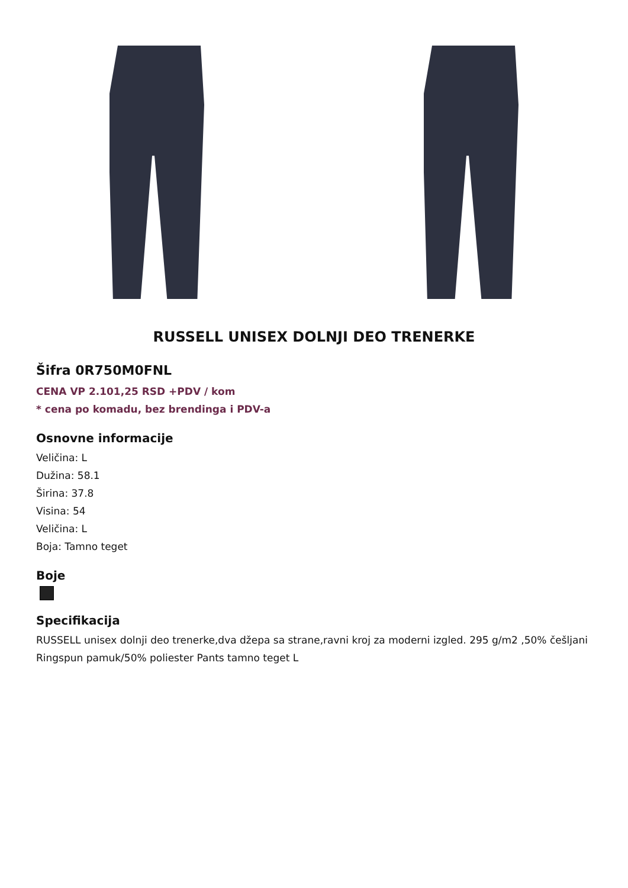RUSSELL UNISEX DOLNJI DEO TRENERKE
Šifra 0R750M0FNL
CENA VP 2.101,25 RSD +PDV / kom
* cena po komadu, bez brendinga i PDV-a
Osnovne informacije
Veličina: L
Dužina: 58.1
Širina: 37.8
Visina: 54
Veličina: L
Boja: Tamno teget
Boje
Specifikacija
RUSSELL unisex dolnji deo trenerke,dva džepa sa strane,ravni kroj za moderni izgled. 295 g/m2 ,50% češljani Ringspun pamuk/50% poliester Pants tamno teget L